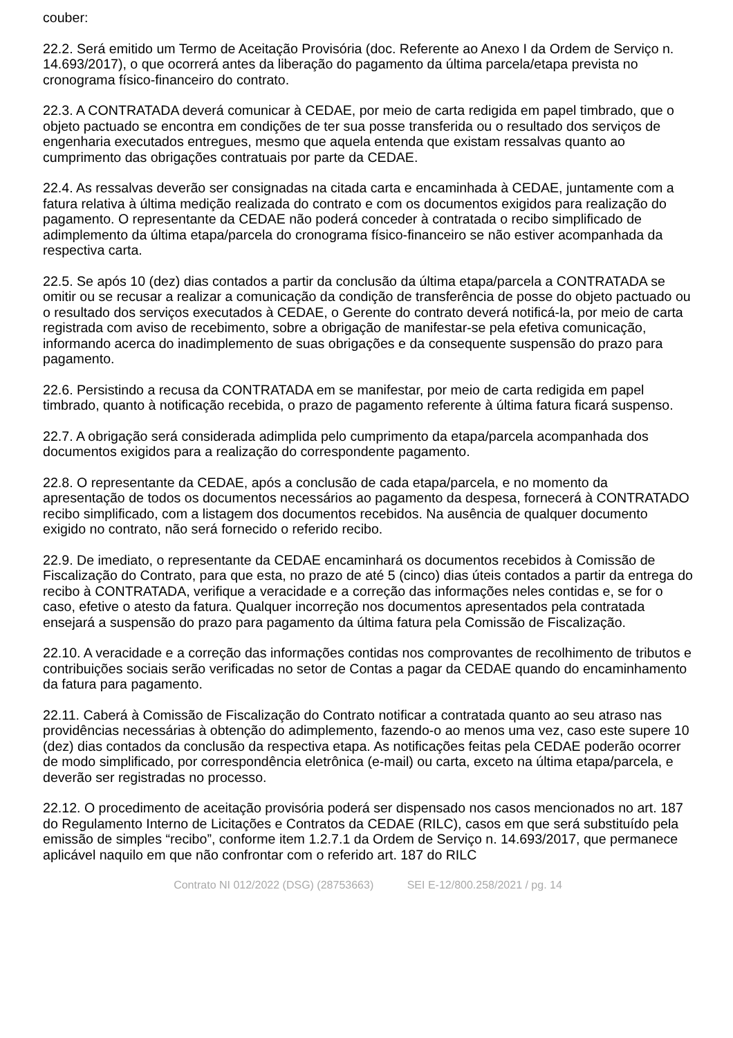couber:
22.2. Será emitido um Termo de Aceitação Provisória (doc. Referente ao Anexo I da Ordem de Serviço n. 14.693/2017), o que ocorrerá antes da liberação do pagamento da última parcela/etapa prevista no cronograma físico-financeiro do contrato.
22.3. A CONTRATADA deverá comunicar à CEDAE, por meio de carta redigida em papel timbrado, que o objeto pactuado se encontra em condições de ter sua posse transferida ou o resultado dos serviços de engenharia executados entregues, mesmo que aquela entenda que existam ressalvas quanto ao cumprimento das obrigações contratuais por parte da CEDAE.
22.4. As ressalvas deverão ser consignadas na citada carta e encaminhada à CEDAE, juntamente com a fatura relativa à última medição realizada do contrato e com os documentos exigidos para realização do pagamento. O representante da CEDAE não poderá conceder à contratada o recibo simplificado de adimplemento da última etapa/parcela do cronograma físico-financeiro se não estiver acompanhada da respectiva carta.
22.5. Se após 10 (dez) dias contados a partir da conclusão da última etapa/parcela a CONTRATADA se omitir ou se recusar a realizar a comunicação da condição de transferência de posse do objeto pactuado ou o resultado dos serviços executados à CEDAE, o Gerente do contrato deverá notificá-la, por meio de carta registrada com aviso de recebimento, sobre a obrigação de manifestar-se pela efetiva comunicação, informando acerca do inadimplemento de suas obrigações e da consequente suspensão do prazo para pagamento.
22.6. Persistindo a recusa da CONTRATADA em se manifestar, por meio de carta redigida em papel timbrado, quanto à notificação recebida, o prazo de pagamento referente à última fatura ficará suspenso.
22.7. A obrigação será considerada adimplida pelo cumprimento da etapa/parcela acompanhada dos documentos exigidos para a realização do correspondente pagamento.
22.8. O representante da CEDAE, após a conclusão de cada etapa/parcela, e no momento da apresentação de todos os documentos necessários ao pagamento da despesa, fornecerá à CONTRATADO recibo simplificado, com a listagem dos documentos recebidos. Na ausência de qualquer documento exigido no contrato, não será fornecido o referido recibo.
22.9. De imediato, o representante da CEDAE encaminhará os documentos recebidos à Comissão de Fiscalização do Contrato, para que esta, no prazo de até 5 (cinco) dias úteis contados a partir da entrega do recibo à CONTRATADA, verifique a veracidade e a correção das informações neles contidas e, se for o caso, efetive o atesto da fatura. Qualquer incorreção nos documentos apresentados pela contratada ensejará a suspensão do prazo para pagamento da última fatura pela Comissão de Fiscalização.
22.10. A veracidade e a correção das informações contidas nos comprovantes de recolhimento de tributos e contribuições sociais serão verificadas no setor de Contas a pagar da CEDAE quando do encaminhamento da fatura para pagamento.
22.11. Caberá à Comissão de Fiscalização do Contrato notificar a contratada quanto ao seu atraso nas providências necessárias à obtenção do adimplemento, fazendo-o ao menos uma vez, caso este supere 10 (dez) dias contados da conclusão da respectiva etapa. As notificações feitas pela CEDAE poderão ocorrer de modo simplificado, por correspondência eletrônica (e-mail) ou carta, exceto na última etapa/parcela, e deverão ser registradas no processo.
22.12. O procedimento de aceitação provisória poderá ser dispensado nos casos mencionados no art. 187 do Regulamento Interno de Licitações e Contratos da CEDAE (RILC), casos em que será substituído pela emissão de simples “recibo”, conforme item 1.2.7.1 da Ordem de Serviço n. 14.693/2017, que permanece aplicável naquilo em que não confrontar com o referido art. 187 do RILC
Contrato NI 012/2022 (DSG) (28753663) SEI E-12/800.258/2021 / pg. 14